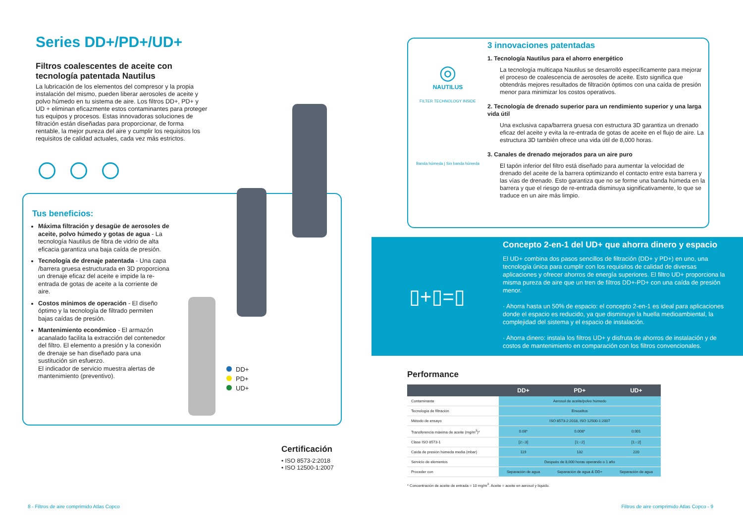Series DD+/PD+/UD+
Filtros coalescentes de aceite con tecnología patentada Nautilus
La lubricación de los elementos del compresor y la propia instalación del mismo, pueden liberar aerosoles de aceite y polvo húmedo en tu sistema de aire. Los filtros DD+, PD+ y UD + eliminan eficazmente estos contaminantes para proteger tus equipos y procesos. Estas innovadoras soluciones de filtración están diseñadas para proporcionar, de forma rentable, la mejor pureza del aire y cumplir los requisitos los requisitos de calidad actuales, cada vez más estrictos.
Tus beneficios:
Máxima filtración y desagüe de aerosoles de aceite, polvo húmedo y gotas de agua - La tecnología Nautilus de fibra de vidrio de alta eficacia garantiza una baja caída de presión.
Tecnología de drenaje patentada - Una capa /barrera gruesa estructurada en 3D proporciona un drenaje eficaz del aceite e impide la re-entrada de gotas de aceite a la corriente de aire.
Costos mínimos de operación - El diseño óptimo y la tecnología de filtrado permiten bajas caídas de presión.
Mantenimiento económico - El armazón acanalado facilita la extracción del contenedor del filtro. El elemento a presión y la conexión de drenaje se han diseñado para una sustitución sin esfuerzo.
El indicador de servicio muestra alertas de mantenimiento (preventivo).
DD+
PD+
UD+
Certificación
• ISO 8573-2:2018
• ISO 12500-1:2007
8 - Filtros de aire comprimido Atlas Copco
◎
NAUTILUS
FILTER TECHNOLOGY INSIDE
Banda húmeda | Sin banda húmeda
3 innovaciones patentadas
1. Tecnología Nautilus para el ahorro energético
La tecnología multicapa Nautilus se desarrolló específicamente para mejorar el proceso de coalescencia de aerosoles de aceite. Esto significa que obtendrás mejores resultados de filtración óptimos con una caída de presión menor para minimizar los costos operativos.
2. Tecnología de drenado superior para un rendimiento superior y una larga vida útil
Una exclusiva capa/barrera gruesa con estructura 3D garantiza un drenado eficaz del aceite y evita la re-entrada de gotas de aceite en el flujo de aire. La estructura 3D también ofrece una vida útil de 8,000 horas.
3. Canales de drenado mejorados para un aire puro
El tapón inferior del filtro está diseñado para aumentar la velocidad de drenado del aceite de la barrera optimizando el contacto entre esta barrera y las vías de drenado. Esto garantiza que no se forme una banda húmeda en la barrera y que el riesgo de re-entrada disminuya significativamente, lo que se traduce en un aire más limpio.
▯+▯=▯
Concepto 2-en-1 del UD+ que ahorra dinero y espacio
El UD+ combina dos pasos sencillos de filtración (DD+ y PD+) en uno, una tecnología única para cumplir con los requisitos de calidad de diversas aplicaciones y ofrecer ahorros de energía superiores. El filtro UD+ proporciona la misma pureza de aire que un tren de filtros DD+-PD+ con una caída de presión menor.
· Ahorra hasta un 50% de espacio: el concepto 2-en-1 es ideal para aplicaciones donde el espacio es reducido, ya que disminuye la huella medioambiental, la complejidad del sistema y el espacio de instalación.
· Ahorra dinero: instala los filtros UD+ y disfruta de ahorros de instalación y de costos de mantenimiento en comparación con los filtros convencionales.
Performance
| | DD+ | PD+ | UD+ |
| --- | --- | --- | --- |
| Contaminante | Aerosol de aceite/polvo húmedo | | |
| Tecnología de filtración | Envueltos | | |
| Método de ensayo | ISO 8573-2:2018, ISO 12500-1:2007 | | |
| Transferencia máxima de aceite (mg/m<sup>3</sup>)* | 0.08* | 0.008* | 0.001 |
| Clase ISO 8573-1 | [2:-:3] | [1:-:2] | [1:-:2] |
| Caída de presión húmeda media (mbar) | 119 | 132 | 220 |
| Servicio de elementos | Después de 8,000 horas operando o 1 año | | |
| Proceder con | Separación de agua | Separación de agua & DD+ | Separación de agua |
* Concentración de aceite de entrada = 10 mg/m<sup>3</sup>. Aceite = aceite en aerosol y líquido.
Filtros de aire comprimido Atlas Copco - 9